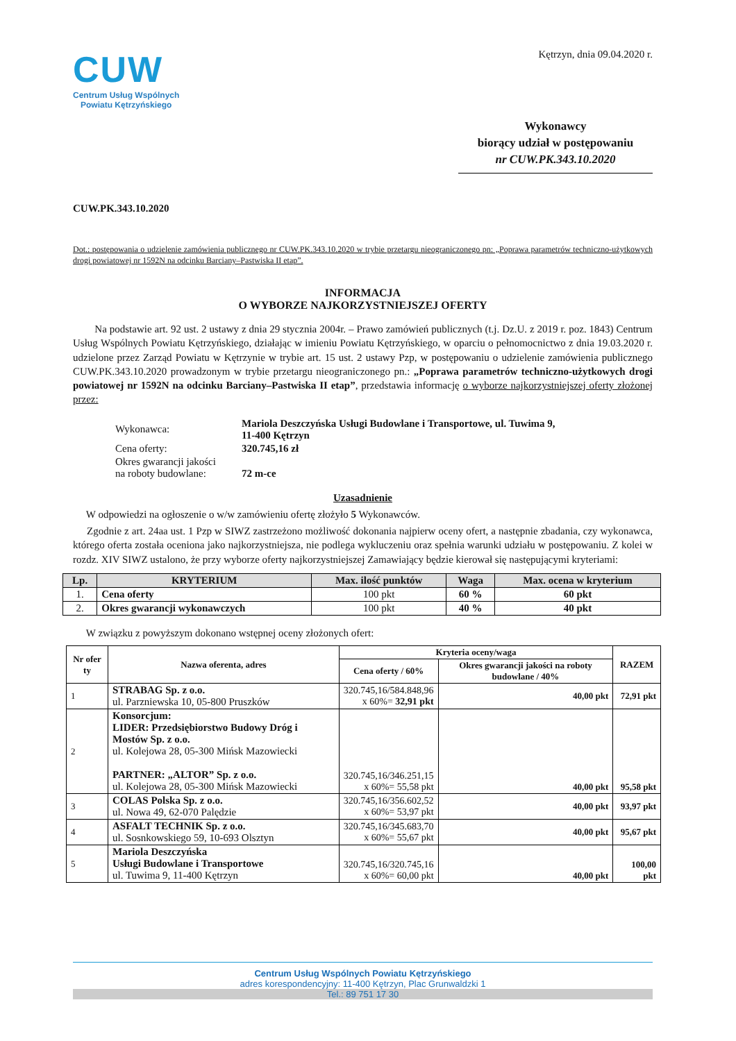CUW
Centrum Usług Wspólnych
Powiatu Kętrzyńskiego
Kętrzyn, dnia 09.04.2020 r.
Wykonawcy
biorący udział w postępowaniu
nr CUW.PK.343.10.2020
CUW.PK.343.10.2020
Dot.: postępowania o udzielenie zamówienia publicznego nr CUW.PK.343.10.2020 w trybie przetargu nieograniczonego pn: „Poprawa parametrów techniczno-użytkowych drogi powiatowej nr 1592N na odcinku Barciany–Pastwiska II etap”.
INFORMACJA
O WYBORZE NAJKORZYSTNIEJSZEJ OFERTY
Na podstawie art. 92 ust. 2 ustawy z dnia 29 stycznia 2004r. – Prawo zamówień publicznych (t.j. Dz.U. z 2019 r. poz. 1843) Centrum Usług Wspólnych Powiatu Kętrzyńskiego, działając w imieniu Powiatu Kętrzyńskiego, w oparciu o pełnomocnictwo z dnia 19.03.2020 r. udzielone przez Zarząd Powiatu w Kętrzynie w trybie art. 15 ust. 2 ustawy Pzp, w postępowaniu o udzielenie zamówienia publicznego CUW.PK.343.10.2020 prowadzonym w trybie przetargu nieograniczonego pn.: „Poprawa parametrów techniczno-użytkowych drogi powiatowej nr 1592N na odcinku Barciany–Pastwiska II etap”, przedstawia informację o wyborze najkorzystniejszej oferty złożonej przez:
| Wykonawca: | Mariola Deszczyńska Usługi Budowlane i Transportowe, ul. Tuwima 9, 11-400 Kętrzyn |
| Cena oferty: | 320.745,16 zł |
| Okres gwarancji jakości na roboty budowlane: | 72 m-ce |
Uzasadnienie
W odpowiedzi na ogłoszenie o w/w zamówieniu ofertę złożyło 5 Wykonawców.
Zgodnie z art. 24aa ust. 1 Pzp w SIWZ zastrzeżono możliwość dokonania najpierw oceny ofert, a następnie zbadania, czy wykonawca, którego oferta została oceniona jako najkorzystniejsza, nie podlega wykluczeniu oraz spełnia warunki udziału w postępowaniu. Z kolei w rozdz. XIV SIWZ ustalono, że przy wyborze oferty najkorzystniejszej Zamawiający będzie kierował się następującymi kryteriami:
| Lp. | KRYTERIUM | Max. ilość punktów | Waga | Max. ocena w kryterium |
| --- | --- | --- | --- | --- |
| 1. | Cena oferty | 100 pkt | 60 % | 60 pkt |
| 2. | Okres gwarancji wykonawczych | 100 pkt | 40 % | 40 pkt |
W związku z powyższym dokonano wstępnej oceny złożonych ofert:
| Nr ofer ty | Nazwa oferenta, adres | Kryteria oceny/waga | | RAZEM |
| --- | --- | --- | --- | --- |
| | | Cena oferty / 60% | Okres gwarancji jakości na roboty budowlane / 40% | |
| 1 | STRABAG Sp. z o.o. ul. Parzniewska 10, 05-800 Pruszków | 320.745,16/584.848,96 x 60%= 32,91 pkt | 40,00 pkt | 72,91 pkt |
| 2 | Konsorcjum: LIDER: Przedsiębiorstwo Budowy Dróg i Mostów Sp. z o.o. ul. Kolejowa 28, 05-300 Mińsk Mazowiecki PARTNER: „ALTOR” Sp. z o.o. ul. Kolejowa 28, 05-300 Mińsk Mazowiecki | 320.745,16/346.251,15 x 60%= 55,58 pkt | 40,00 pkt | 95,58 pkt |
| 3 | COLAS Polska Sp. z o.o. ul. Nowa 49, 62-070 Palędzie | 320.745,16/356.602,52 x 60%= 53,97 pkt | 40,00 pkt | 93,97 pkt |
| 4 | ASFALT TECHNIK Sp. z o.o. ul. Sosnkowskiego 59, 10-693 Olsztyn | 320.745,16/345.683,70 x 60%= 55,67 pkt | 40,00 pkt | 95,67 pkt |
| 5 | Mariola Deszczyńska Usługi Budowlane i Transportowe ul. Tuwima 9, 11-400 Kętrzyn | 320.745,16/320.745,16 x 60%= 60,00 pkt | 40,00 pkt | 100,00 pkt |
Centrum Usług Wspólnych Powiatu Kętrzyńskiego
adres korespondencyjny: 11-400 Kętrzyn, Plac Grunwaldzki 1
Tel.: 89 751 17 30